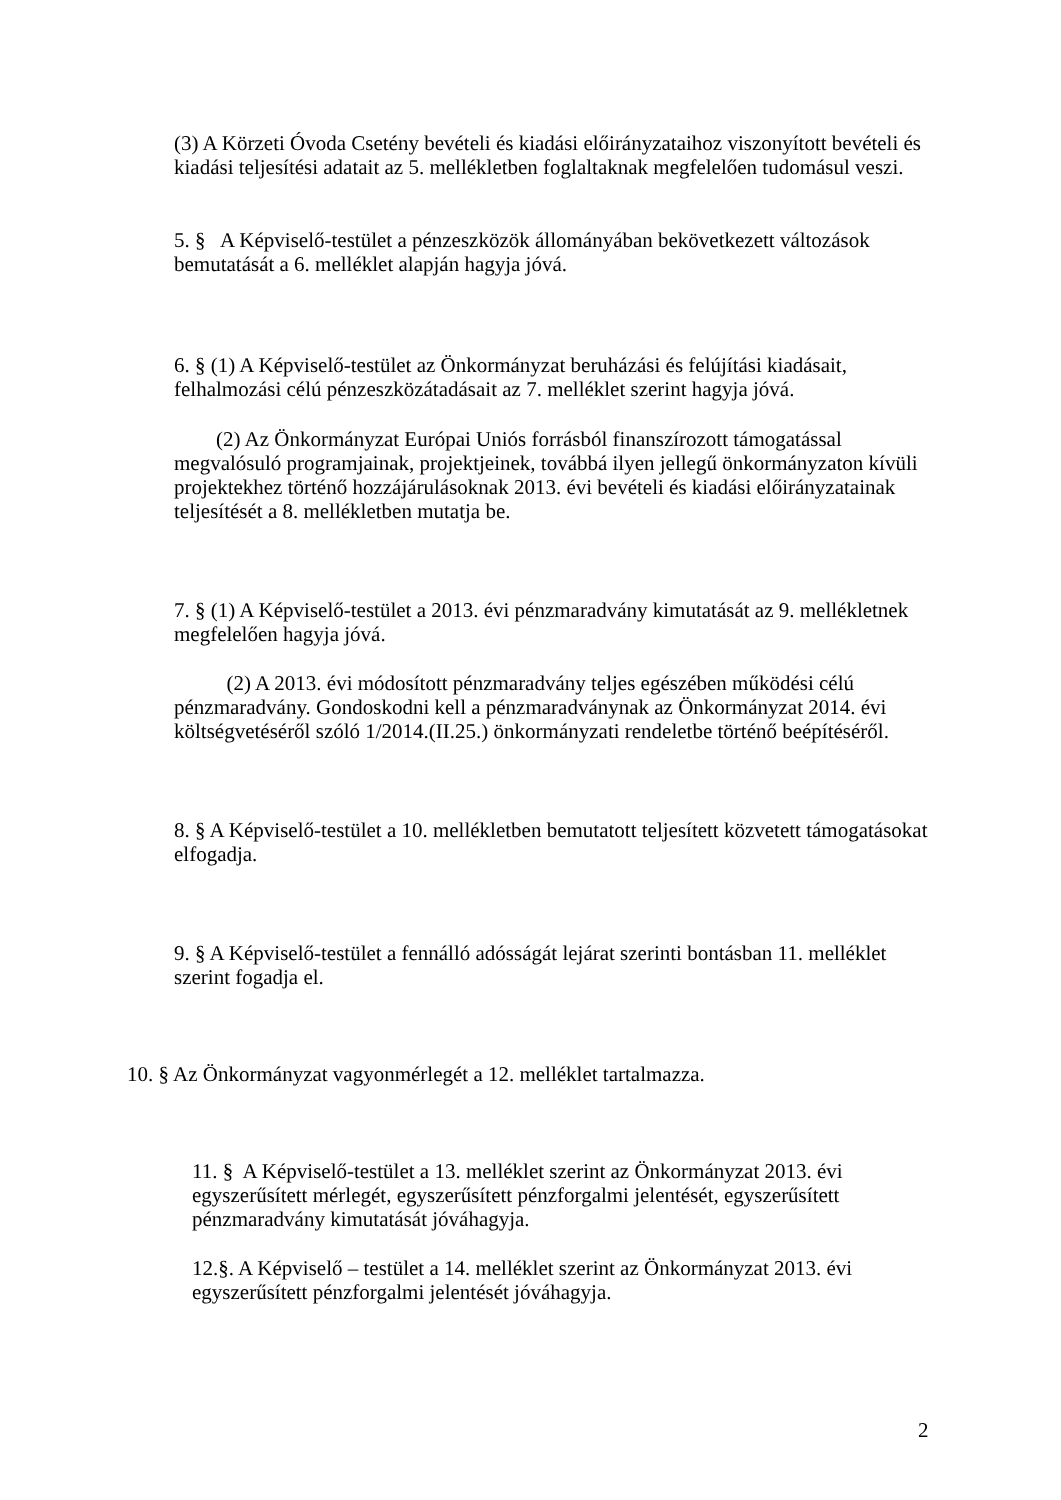(3) A Körzeti Óvoda Csetény bevételi és kiadási előirányzataihoz viszonyított bevételi és kiadási teljesítési adatait az 5. mellékletben foglaltaknak megfelelően tudomásul veszi.
5. § A Képviselő-testület a pénzeszközök állományában bekövetkezett változások bemutatását a 6. melléklet alapján hagyja jóvá.
6. § (1) A Képviselő-testület az Önkormányzat beruházási és felújítási kiadásait, felhalmozási célú pénzeszközátadásait az 7. melléklet szerint hagyja jóvá.
(2) Az Önkormányzat Európai Uniós forrásból finanszírozott támogatással megvalósuló programjainak, projektjeinek, továbbá ilyen jellegű önkormányzaton kívüli projektekhez történő hozzájárulásoknak 2013. évi bevételi és kiadási előirányzatainak teljesítését a 8. mellékletben mutatja be.
7. § (1) A Képviselő-testület a 2013. évi pénzmaradvány kimutatását az 9. mellékletnek megfelelően hagyja jóvá.
(2) A 2013. évi módosított pénzmaradvány teljes egészében működési célú pénzmaradvány. Gondoskodni kell a pénzmaradványnak az Önkormányzat 2014. évi költségvetéséről szóló 1/2014.(II.25.) önkormányzati rendeletbe történő beépítéséről.
8. § A Képviselő-testület a 10. mellékletben bemutatott teljesített közvetett támogatásokat elfogadja.
9. § A Képviselő-testület a fennálló adósságát lejárat szerinti bontásban 11. melléklet szerint fogadja el.
10. § Az Önkormányzat vagyonmérlegét a 12. melléklet tartalmazza.
11. § A Képviselő-testület a 13. melléklet szerint az Önkormányzat 2013. évi egyszerűsített mérlegét, egyszerűsített pénzforgalmi jelentését, egyszerűsített pénzmaradvány kimutatását jóváhagyja.
12.§. A Képviselő – testület a 14. melléklet szerint az Önkormányzat 2013. évi egyszerűsített pénzforgalmi jelentését jóváhagyja.
2